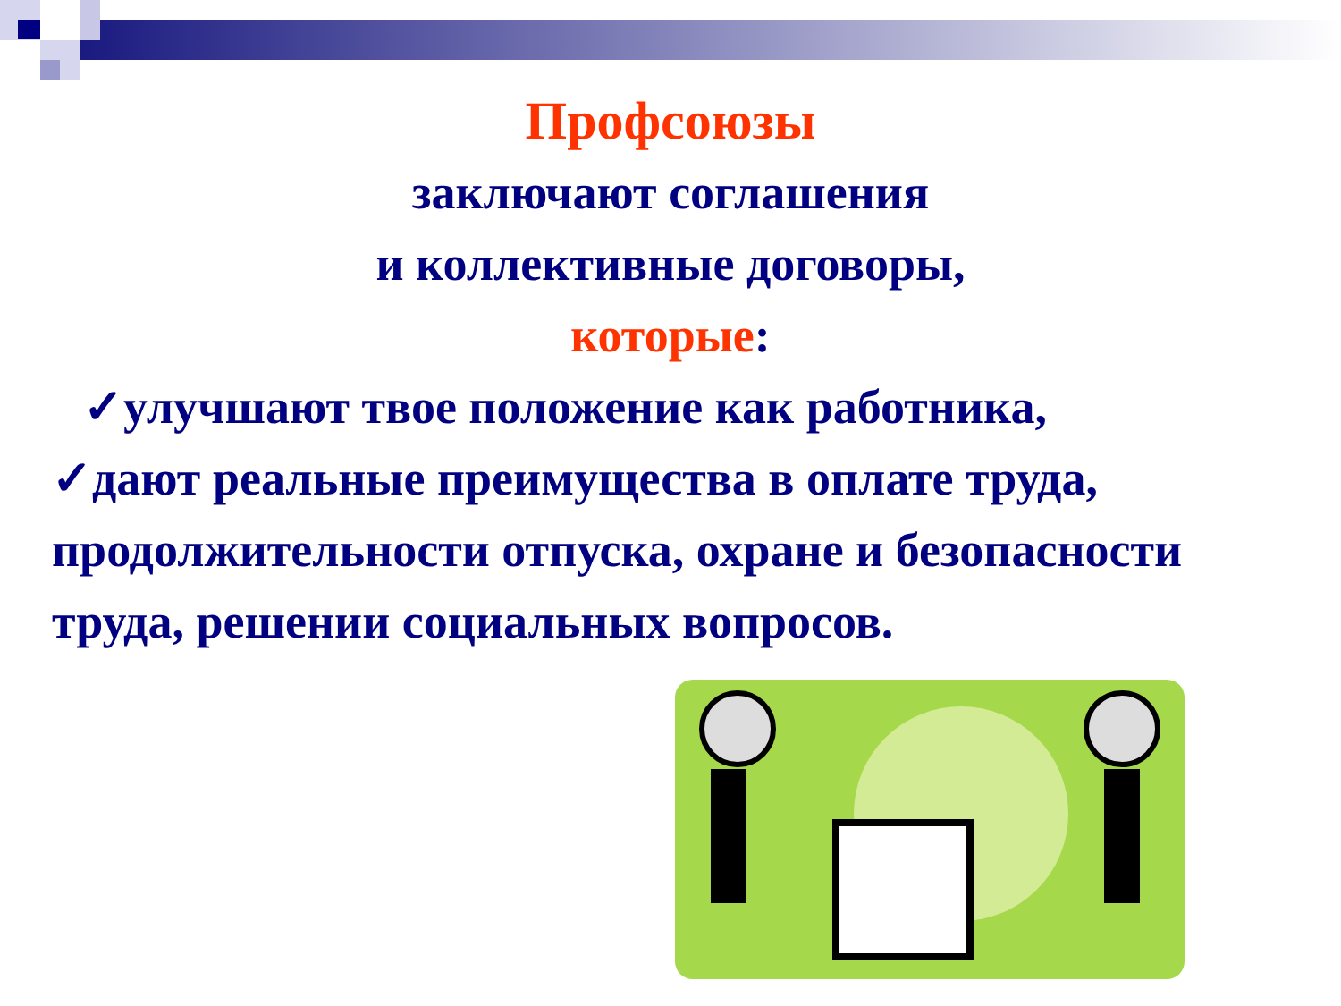Профсоюзы
заключают соглашения
и коллективные договоры,
которые:
✓улучшают твое положение как работника,
✓дают реальные преимущества в оплате труда, продолжительности отпуска, охране и безопасности труда, решении социальных вопросов.